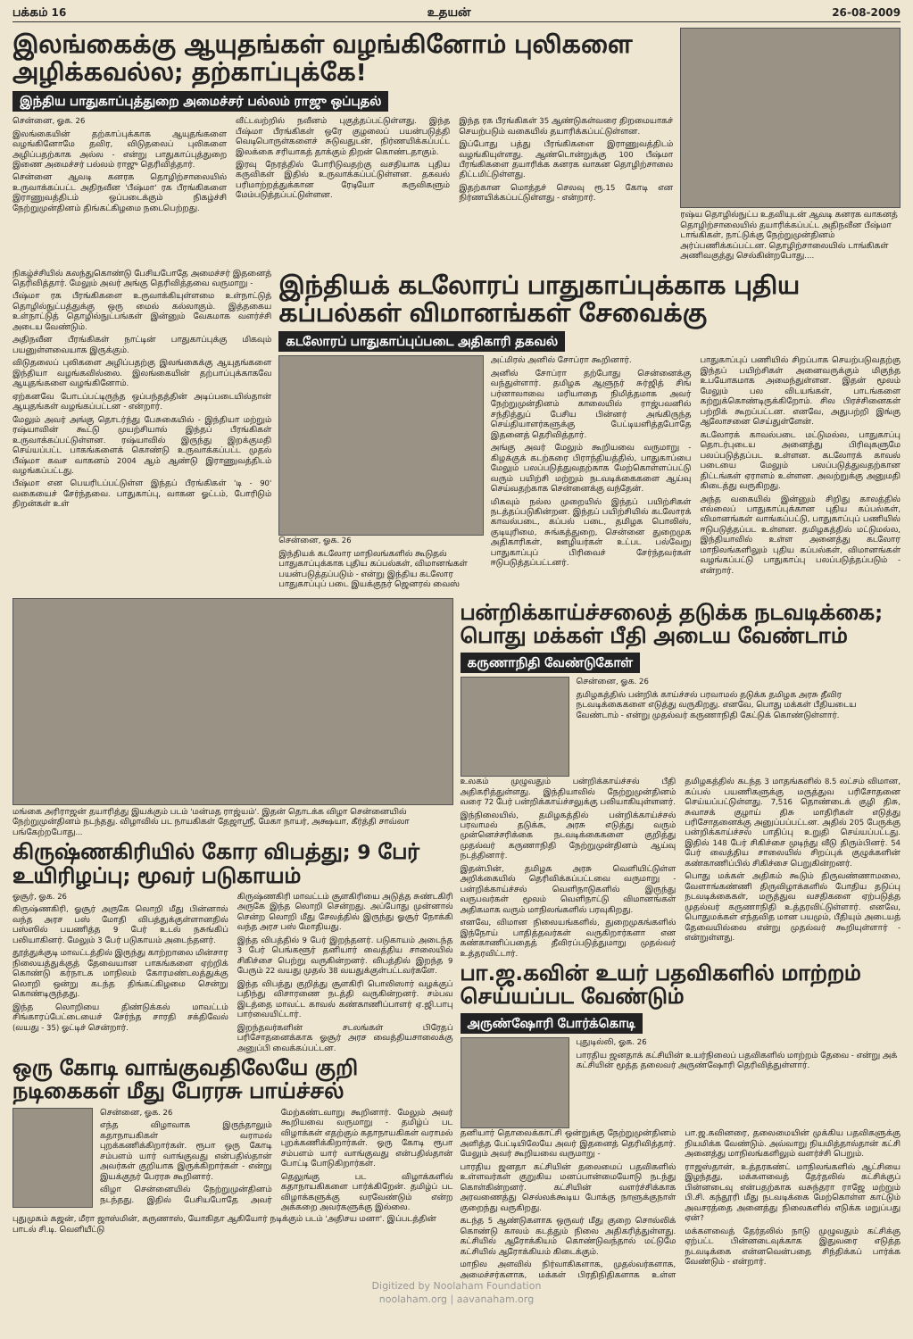பக்கம் 16 உதயன் 26-08-2009
இலங்கைக்கு ஆயுதங்கள் வழங்கினோம் புலிகளை அழிக்கவல்ல; தற்காப்புக்கே!
இந்திய பாதுகாப்புத்துறை அமைச்சர் பல்லம் ராஜு ஒப்புதல்
சென்னை, ஓக. 26
இலங்கையின் தற்காப்புக்காக ஆயுதங்களை வழங்கினோமே தவிர, விடுதலைப் புலிகளை அழிப்பதற்காக அல்ல - என்று பாதுகாப்புத்துறை இணை அமைச்சர் பல்லம் ராஜு தெரிவித்தார்.
சென்னை ஆவடி கனரக தொழிற்சாலையில் உருவாக்கப்பட்ட அதிநவீன 'பீஷ்மா' ரக பீரங்கிகளை இராணுவத்திடம் ஒப்படைக்கும் நிகழ்ச்சி நேற்றுமுன்தினம் திங்கட்கிழமை நடைபெற்றது.
வீட்டவற்றில் நவீனம் புகுத்தப்பட்டுள்ளது. இந்த பீஷ்மா பீரங்கிகள் ஒரே குழலைப் பயன்படுத்தி வெடிபொருள்களைச் சுடுவதுடன், நிர்ணயிக்கப்பட்ட இலக்கை சரியாகத் தாக்கும் திறன் கொண்டதாகும்.
இரவு நேரத்தில் போரிடுவதற்கு வசதியாக புதிய கருவிகள் இதில் உருவாக்கப்பட்டுள்ளன. தகவல் பரிமாற்றத்துக்கான ரேடியோ கருவிகளும் மேம்படுத்தப்பட்டுள்ளன.
இந்த ரக பீரங்கிகள் 35 ஆண்டுகள்வரை திறமையாகச் செயற்படும் வகையில் தயாரிக்கப்பட்டுள்ளன.
இப்போது பத்து பீரங்கிகளை இராணுவத்திடம் வழங்கியுள்ளது. ஆண்டொன்றுக்கு 100 பீஷ்மா பீரங்கிகளை தயாரிக்க கனரக வாகன தொழிற்சாலை திட்டமிட்டுள்ளது.
இதற்கான மொத்தச் செலவு ரூ.15 கோடி என நிர்ணயிக்கப்பட்டுள்ளது - என்றார்.
ரஷ்ய தொழில்நுட்ப உதவியுடன் ஆவடி கனரக வாகனத் தொழிற்சாலையில் தயாரிக்கப்பட்ட அதிநவீன பீஷ்மா டாங்கிகள், நாட்டுக்கு நேற்றுமுன்தினம் அர்ப்பணிக்கப்பட்டன. தொழிற்சாலையில் டாங்கிகள் அணிவகுத்து செல்கின்றபோது....
நிகழ்ச்சியில் கலந்துகொண்டு பேசியபோதே அமைச்சர் இதனைத் தெரிவித்தார். மேலும் அவர் அங்கு தெரிவித்தவை வருமாறு -
பீஷ்மா ரக பீரங்கிகளை உருவாக்கியுள்ளமை உள்நாட்டுத் தொழில்நுட்பத்துக்கு ஒரு மைல் கல்லாகும். இத்தகைய உள்நாட்டுத் தொழில்நுட்பங்கள் இன்னும் வேகமாக வளர்ச்சி அடைய வேண்டும்.
அதிநவீன பீரங்கிகள் நாட்டின் பாதுகாப்புக்கு மிகவும் பயனுள்ளவையாக இருக்கும்.
விடுதலைப் புலிகளை அழிப்பதற்கு இலங்கைக்கு ஆயுதங்களை இந்தியா வழங்கவில்லை. இலங்கையின் தற்பாப்புக்காகவே ஆயுதங்களை வழங்கினோம்.
ஏற்கனவே போடப்பட்டிருந்த ஒப்பந்தத்தின் அடிப்படையில்தான் ஆயுதங்கள் வழங்கப்பட்டன - என்றார்.
மேலும் அவர் அங்கு தொடர்ந்து பேசுகையில் - இந்தியா மற்றும் ரஷ்யாவின் கூட்டு முயற்சியால் இந்தப் பீரங்கிகள் உருவாக்கப்பட்டுள்ளன. ரஷ்யாவில் இருந்து இறக்குமதி செய்யப்பட்ட பாகங்களைக் கொண்டு உருவாக்கப்பட்ட முதல் பீஷ்மா கவச வாகனம் 2004 ஆம் ஆண்டு இராணுவத்திடம் வழங்கப்பட்டது.
பீஷ்மா என பெயரிடப்பட்டுள்ள இந்தப் பீரங்கிகள் 'டி - 90' வகையைச் சேர்ந்தவை. பாதுகாப்பு, வாகன ஓட்டம், போரிடும் திறன்கள் உள்
இந்தியக் கடலோரப் பாதுகாப்புக்காக புதிய கப்பல்கள் விமானங்கள் சேவைக்கு
கடலோரப் பாதுகாப்புப்படை அதிகாரி தகவல்
சென்னை, ஓக. 26
இந்தியக் கடலோர மாநிலங்களில் கூடுதல் பாதுகாப்புக்காக புதிய கப்பல்கள், விமானங்கள் பயன்படுத்தப்படும் - என்று இந்திய கடலோர பாதுகாப்புப் படை இயக்குநர் ஜெனரல் வைஸ்
அட்மிரல் அனில் சோப்ரா கூறினார்.
அனில் சோப்ரா தற்போது சென்னைக்கு வந்துள்ளார். தமிழக ஆளுநர் சுர்ஜித் சிங் பர்னாலாவை மரியாதை நிமித்தமாக அவர் நேற்றுமுன்தினம் காலையில் ராஜ்பவனில் சந்தித்துப் பேசிய பின்னர் அங்கிருந்த செய்தியாளர்களுக்கு பேட்டியளித்தபோதே இதனைத் தெரிவித்தார்.
அங்கு அவர் மேலும் கூறியவை வருமாறு - கிழக்குக் கடற்கரை பிராந்தியத்தில், பாதுகாப்பை மேலும் பலப்படுத்துவதற்காக மேற்கொள்ளப்பட்டு வரும் பயிற்சி மற்றும் நடவடிக்கைகளை ஆய்வு செய்வதற்காக சென்னைக்கு வந்தேன்.
மிகவும் நல்ல முறையில் இந்தப் பயிற்சிகள் நடத்தப்படுகின்றன. இந்தப் பயிற்சியில் கடலோரக் காவல்படை, கப்பல் படை, தமிழக பொலிஸ், குடியுரிமை, சுங்கத்துறை, சென்னை துறைமுக அதிகாரிகள், ஊழியர்கள் உட்பட பல்வேறு பாதுகாப்புப் பிரிவைச் சேர்ந்தவர்கள் ஈடுபடுத்தப்பட்டனர்.
பாதுகாப்புப் பணியில் சிறப்பாக செயற்படுவதற்கு இந்தப் பயிற்சிகள் அனைவருக்கும் மிகுந்த உபயோகமாக அமைந்துள்ளன. இதன் மூலம் மேலும் பல விடயங்கள், பாடங்களை கற்றுக்கொண்டிருக்கிறோம். சில பிரச்சினைகள் பற்றிக் கூறப்பட்டன. எனவே, அதுபற்றி இங்கு ஆலோசனை செய்துள்ளேன்.
கடலோரக் காவல்படை மட்டுமல்ல, பாதுகாப்பு தொடர்புடைய அனைத்து பிரிவுகளுமே பலப்படுத்தப்பட உள்ளன. கடலோரக் காவல் படையை மேலும் பலப்படுத்துவதற்கான திட்டங்கள் ஏராளம் உள்ளன. அவற்றுக்கு அனுமதி கிடைத்து வருகிறது.
அந்த வகையில் இன்னும் சிறிது காலத்தில் எல்லைப் பாதுகாப்புக்கான புதிய கப்பல்கள், விமானங்கள் வாங்கப்பட்டு, பாதுகாப்புப் பணியில் ஈடுபடுத்தப்பட உள்ளன. தமிழகத்தில் மட்டுமல்ல, இந்தியாவில் உள்ள அனைத்து கடலோர மாநிலங்களிலும் புதிய கப்பல்கள், விமானங்கள் வழங்கப்பட்டு பாதுகாப்பு பலப்படுத்தப்படும் - என்றார்.
மங்கை அரிராஜன் தயாரித்து இயக்கும் படம் 'மன்மத ராஜ்யம்'. இதன் தொடக்க விழா சென்னையில் நேற்றுமுன்தினம் நடந்தது. விழாவில் பட நாயகிகள் தேஜாஸ்ரீ, மேகா நாயர், அக்ஷயா, கீர்த்தி சாவ்லா பங்கேற்றபோது...
கிருஷ்ணகிரியில் கோர விபத்து; 9 பேர் உயிரிழப்பு; மூவர் படுகாயம்
ஓசூர், ஓக. 26
கிருஷ்ணகிரி, ஓசூர் அருகே லொறி மீது பின்னால் வந்த அரச பஸ் மோதி விபத்துக்குள்ளானதில் பஸ்ஸில் பயணித்த 9 பேர் உடல் நசுங்கிப் பலியாகினர். மேலும் 3 பேர் படுகாயம் அடைந்தனர்.
தூத்துக்குடி மாவட்டத்தில் இருந்து காற்றாலை மின்சார நிலையத்துக்குத் தேவையான பாகங்களை ஏற்றிக் கொண்டு கர்நாடக மாநிலம் கோரமண்டலத்துக்கு லொறி ஒன்று கடந்த திங்கட்கிழமை சென்று கொண்டிருந்தது.
இந்த லொறியை திண்டுக்கல் மாவட்டம் சிங்காரப்பேட்டையைச் சேர்ந்த சாரதி சக்திவேல் (வயது - 35) ஓட்டிச் சென்றார்.
கிருஷ்ணகிரி மாவட்டம் சூளகிரியை அடுத்த சுண்டகிரி அருகே இந்த லொறி சென்றது. அப்போது முன்னால் சென்ற லொறி மீது சேலத்தில் இருந்து ஓசூர் நோக்கி வந்த அரச பஸ் மோதியது.
இந்த விபத்தில் 9 பேர் இறந்தனர். படுகாயம் அடைந்த 3 பேர் பெங்களூர் தனியார் வைத்திய சாலையில் சிகிச்சை பெற்று வருகின்றனர். விபத்தில் இறந்த 9 பேரும் 22 வயது முதல் 38 வயதுக்குள்பட்டவர்களே.
இந்த விபத்து குறித்து சூளகிரி பொலிஸார் வழக்குப் பதிந்து விசாரணை நடத்தி வருகின்றனர். சம்பவ இடத்தை மாவட்ட காவல் கண்காணிப்பாளர் ஏ.ஜி.பாபு பார்வையிட்டார்.
இறந்தவர்களின் சடலங்கள் பிரேதப் பரிசோதனைக்காக ஓசூர் அரச வைத்தியசாலைக்கு அனுப்பி வைக்கப்பட்டன.
ஒரு கோடி வாங்குவதிலேயே குறி நடிகைகள் மீது பேரரசு பாய்ச்சல்
சென்னை, ஓக. 26
எந்த விழாவாக இருந்தாலும் கதாநாயகிகள் வராமல் புறக்கணிக்கிறார்கள். ரூபா ஒரு கோடி சம்பளம் யார் வாங்குவது என்பதில்தான் அவர்கள் குறியாக இருக்கிறார்கள் - என்று இயக்குநர் பேரரசு கூறினார்.
விழா சென்னையில் நேற்றுமுன்தினம் நடந்தது. இதில் பேசியபோதே அவர் மேற்கண்டவாறு கூறினார். மேலும் அவர் கூறியவை வருமாறு - தமிழ்ப் பட விழாக்கள் எதற்கும் கதாநாயகிகள் வராமல் புறக்கணிக்கிறார்கள். ஒரு கோடி ரூபா சம்பளம் யார் வாங்குவது என்பதில்தான் போட்டி போடுகிறார்கள்.
தெலுங்கு பட விழாக்களில் கதாநாயகிகளை பார்க்கிறேன். தமிழ்ப் பட விழாக்களுக்கு வரவேண்டும் என்ற அக்கறை அவர்களுக்கு இல்லை.
புதுமுகம் கஜன், மீரா ஜாஸ்மின், கருணாஸ், யோகிதா ஆகியோர் நடிக்கும் படம் 'அதிசய மனா'. இப்படத்தின் பாடல் சி.டி. வெளியீட்டு
பன்றிக்காய்ச்சலைத் தடுக்க நடவடிக்கை; பொது மக்கள் பீதி அடைய வேண்டாம்
கருணாநிதி வேண்டுகோள்
சென்னை, ஓக. 26
தமிழகத்தில் பன்றிக் காய்ச்சல் பரவாமல் தடுக்க தமிழக அரசு தீவிர நடவடிக்கைகளை எடுத்து வருகிறது. எனவே, பொது மக்கள் பீதியடைய வேண்டாம் - என்று முதல்வர் கருணாநிதி கேட்டுக் கொண்டுள்ளார்.
உலகம் முழுவதும் பன்றிக்காய்ச்சல் பீதி அதிகரித்துள்ளது. இந்தியாவில் நேற்றுமுன்தினம் வரை 72 பேர் பன்றிக்காய்ச்சலுக்கு பலியாகியுள்ளனர்.
இந்நிலையில், தமிழகத்தில் பன்றிக்காய்ச்சல் பரவாமல் தடுக்க, அரசு எடுத்து வரும் முன்னெச்சரிக்கை நடவடிக்கைகளை குறித்து முதல்வர் கருணாநிதி நேற்றுமுன்தினம் ஆய்வு நடத்தினார்.
இதன்பின், தமிழக அரசு வெளியிட்டுள்ள அறிக்கையில் தெரிவிக்கப்பட்டவை வருமாறு - பன்றிக்காய்ச்சல் வெளிநாடுகளில் இருந்து வருபவர்கள் மூலம் வெளிநாட்டு விமானங்கள் அதிகமாக வரும் மாநிலங்களில் பரவுகிறது.
எனவே, விமான நிலையங்களில், துறைமுகங்களில் இந்நோய் பாதித்தவர்கள் வருகிறார்களா என கண்காணிப்பதைத் தீவிரப்படுத்துமாறு முதல்வர் உத்தரவிட்டார்.
தமிழகத்தில் கடந்த 3 மாதங்களில் 8.5 லட்சம் விமான, கப்பல் பயணிகளுக்கு மருத்துவ பரிசோதனை செய்யப்பட்டுள்ளது. 7,516 தொண்டைக் குழி திசு, சுவாசக் குழாய் திசு மாதிரிகள் எடுத்து பரிசோதனைக்கு அனுப்பப்பட்டன. அதில் 205 பேருக்கு பன்றிக்காய்ச்சல் பாதிப்பு உறுதி செய்யப்பட்டது. இதில் 148 பேர் சிகிச்சை முடிந்து வீடு திரும்பினர். 54 பேர் வைத்திய சாலையில் சிறப்புக் குழுக்களின் கண்காணிப்பில் சிகிச்சை பெறுகின்றனர்.
பொது மக்கள் அதிகம் கூடும் திருவண்ணாமலை, வேளாங்கண்ணி திருவிழாக்களில் போதிய தடுப்பு நடவடிக்கைகள், மருத்துவ வசதிகளை ஏற்படுத்த முதல்வர் கருணாநிதி உத்தரவிட்டுள்ளார். எனவே, பொதுமக்கள் எந்தவித மான பயமும், பீதியும் அடையத் தேவையில்லை என்று முதல்வர் கூறியுள்ளார் - என்றுள்ளது.
பா.ஜ.கவின் உயர் பதவிகளில் மாற்றம் செய்யப்பட வேண்டும்
அருண்ஷோரி போர்க்கொடி
புதுடில்லி, ஓக. 26
பாரதிய ஜனதாக் கட்சியின் உயர்நிலைப் பதவிகளில் மாற்றம் தேவை - என்று அக் கட்சியின் மூத்த தலைவர் அருண்ஷோரி தெரிவித்துள்ளார்.
தனியார் தொலைக்காட்சி ஒன்றுக்கு நேற்றுமுன்தினம் அளித்த பேட்டியிலேயே அவர் இதனைத் தெரிவித்தார். மேலும் அவர் கூறியவை வருமாறு -
பாரதிய ஜனதா கட்சியின் தலைமைப் பதவிகளில் உள்ளவர்கள் குறுகிய மனப்பான்மையோடு நடந்து கொள்கின்றனர். கட்சியின் வளர்ச்சிக்காக அரவணைத்து செல்லக்கூடிய போக்கு நாளுக்குநாள் குறைந்து வருகிறது.
கடந்த 5 ஆண்டுகளாக ஒருவர் மீது குறை சொல்லிக் கொண்டு காலம் கடத்தும் நிலை அதிகரித்துள்ளது. கட்சியில் ஆரோக்கியம் கொண்டுவந்தால் மட்டுமே கட்சியில் ஆரோக்கியம் கிடைக்கும்.
மாநில அளவில் நிர்வாகிகளாக, முதல்வர்களாக, அமைச்சர்களாக, மக்கள் பிரதிநிதிகளாக உள்ள பா.ஜ.கவினரை, தலைமையின் முக்கிய பதவிகளுக்கு நியமிக்க வேண்டும். அவ்வாறு நியமித்தால்தான் கட்சி அனைத்து மாநிலங்களிலும் வளர்ச்சி பெறும்.
ராஜஸ்தான், உத்தரகண்ட் மாநிலங்களில் ஆட்சியை இழந்தது, மக்களவைத் தேர்தலில் கட்சிக்குப் பின்னடைவு என்பதற்காக வசுந்தரா ராஜே மற்றும் பி.சி. கந்தூரி மீது நடவடிக்கை மேற்கொள்ள காட்டும் அவசரத்தை அனைத்து நிலைகளில் எடுக்க மறுப்பது ஏன்?
மக்களவைத் தேர்தலில் நாடு முழுவதும் கட்சிக்கு ஏற்பட்ட பின்னடைவுக்காக இதுவரை எடுத்த நடவடிக்கை என்னவென்பதை சிந்திக்கப் பார்க்க வேண்டும் - என்றார்.
Digitized by Noolaham Foundation
noolaham.org | aavanaham.org